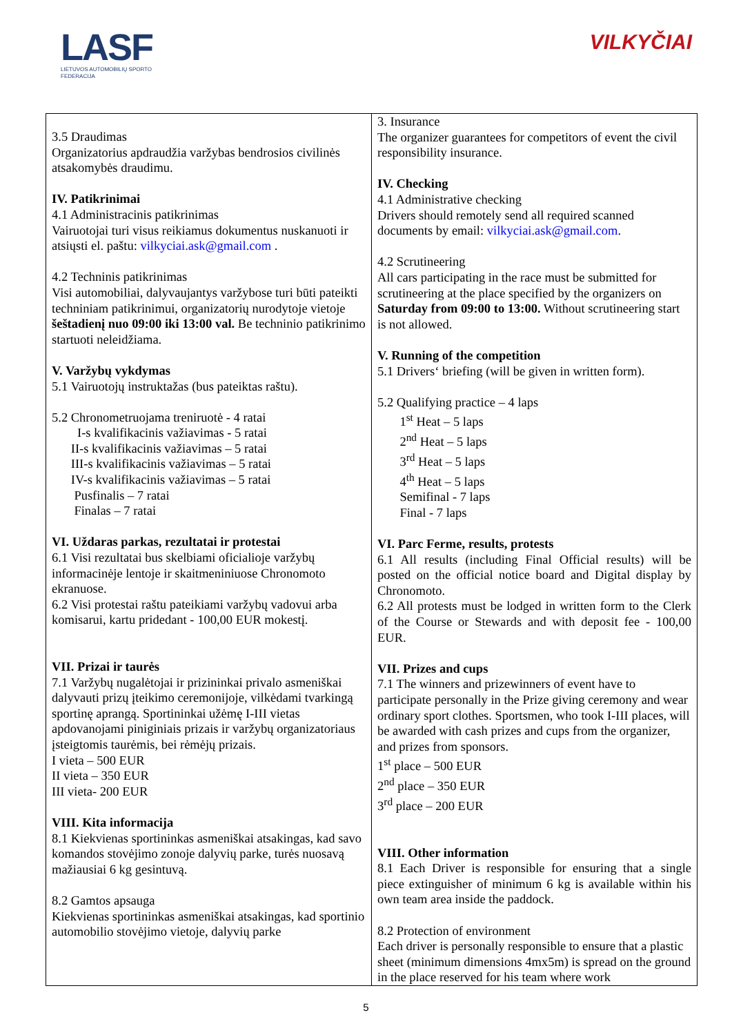LASF
LIETUVOS AUTOMOBILIŲ SPORTO FEDERACIJA
VILKYČIAI
| 3.5 Draudimas Organizatorius apdraudžia varžybas bendrosios civilinės atsakomybės draudimu. IV. Patikrinimai 4.1 Administracinis patikrinimas Vairuotojai turi visus reikiamus dokumentus nuskanuoti ir atsiųsti el. paštu: vilkyciai.ask@gmail.com . 4.2 Techninis patikrinimas Visi automobiliai, dalyvaujantys varžybose turi būti pateikti techniniam patikrinimui, organizatorių nurodytoje vietoje šeštadienį nuo 09:00 iki 13:00 val. Be techninio patikrinimo startuoti neleidžiama. V. Varžybų vykdymas 5.1 Vairuotojų instruktažas (bus pateiktas raštu). 5.2 Chronometruojama treniruotė - 4 ratai I-s kvalifikacinis važiavimas - 5 ratai II-s kvalifikacinis važiavimas – 5 ratai III-s kvalifikacinis važiavimas – 5 ratai IV-s kvalifikacinis važiavimas – 5 ratai Pusfinalis – 7 ratai Finalas – 7 ratai VI. Uždaras parkas, rezultatai ir protestai 6.1 Visi rezultatai bus skelbiami oficialioje varžybų informacinėje lentoje ir skaitmeniniuose Chronomoto ekranuose. 6.2 Visi protestai raštu pateikiami varžybų vadovui arba komisarui, kartu pridedant - 100,00 EUR mokestį. VII. Prizai ir taurės 7.1 Varžybų nugalėtojai ir prizininkai privalo asmeniškai dalyvauti prizų įteikimo ceremonijoje, vilkėdami tvarkingą sportinę aprangą. Sportininkai užėmę I-III vietas apdovanojami piniginiais prizais ir varžybų organizatoriaus įsteigtomis taurėmis, bei rėmėjų prizais. I vieta – 500 EUR II vieta – 350 EUR III vieta- 200 EUR VIII. Kita informacija 8.1 Kiekvienas sportininkas asmeniškai atsakingas, kad savo komandos stovėjimo zonoje dalyvių parke, turės nuosavą mažiausiai 6 kg gesintuvą. 8.2 Gamtos apsauga Kiekvienas sportininkas asmeniškai atsakingas, kad sportinio automobilio stovėjimo vietoje, dalyvių parke | 3. Insurance The organizer guarantees for competitors of event the civil responsibility insurance. IV. Checking 4.1 Administrative checking Drivers should remotely send all required scanned documents by email: vilkyciai.ask@gmail.com . 4.2 Scrutineering All cars participating in the race must be submitted for scrutineering at the place specified by the organizers on Saturday from 09:00 to 13:00. Without scrutineering start is not allowed. V. Running of the competition 5.1 Drivers‘ briefing (will be given in written form). 5.2 Qualifying practice – 4 laps 1<sup>st</sup> Heat – 5 laps 2<sup>nd</sup> Heat – 5 laps 3<sup>rd</sup> Heat – 5 laps 4<sup>th</sup> Heat – 5 laps Semifinal - 7 laps Final - 7 laps VI. Parc Ferme, results, protests 6.1 All results (including Final Official results) will be posted on the official notice board and Digital display by Chronomoto. 6.2 All protests must be lodged in written form to the Clerk of the Course or Stewards and with deposit fee - 100,00 EUR. VII. Prizes and cups 7.1 The winners and prizewinners of event have to participate personally in the Prize giving ceremony and wear ordinary sport clothes. Sportsmen, who took I-III places, will be awarded with cash prizes and cups from the organizer, and prizes from sponsors. 1<sup>st</sup> place – 500 EUR 2<sup>nd</sup> place – 350 EUR 3<sup>rd</sup> place – 200 EUR VIII. Other information 8.1 Each Driver is responsible for ensuring that a single piece extinguisher of minimum 6 kg is available within his own team area inside the paddock. 8.2 Protection of environment Each driver is personally responsible to ensure that a plastic sheet (minimum dimensions 4mx5m) is spread on the ground in the place reserved for his team where work |
5